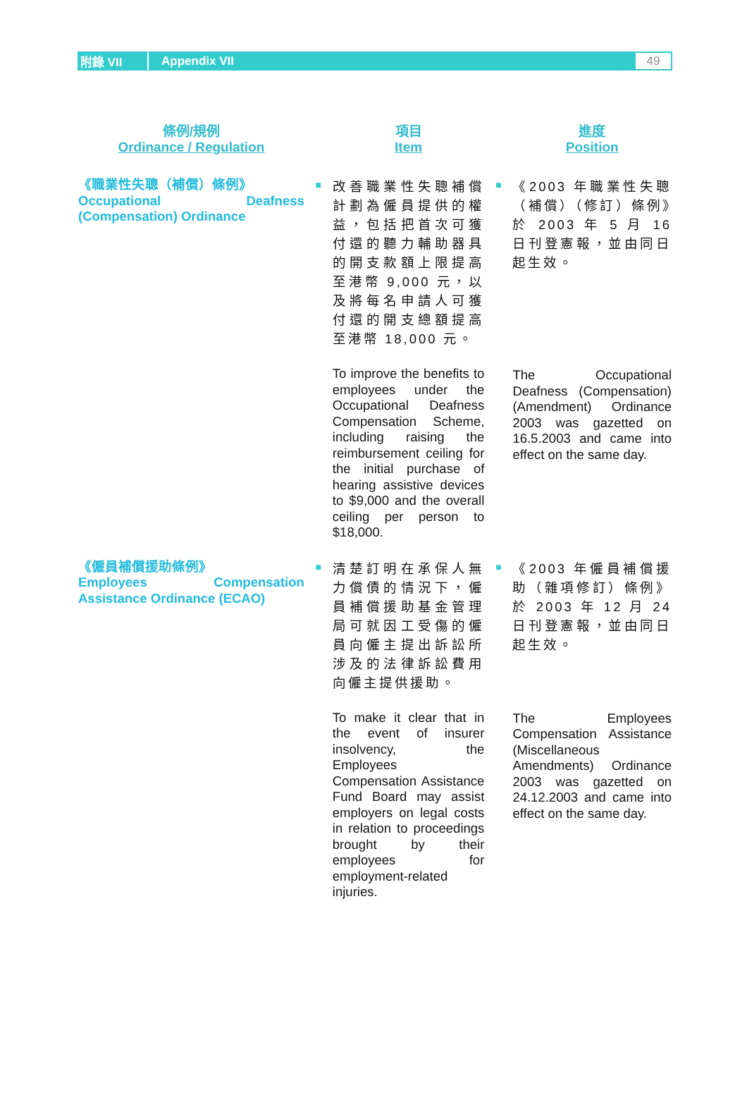附錄 VII Appendix VII 49
| 條例/規例 Ordinance / Regulation | | 項目 Item | | 進度 Position |
| --- | --- | --- | --- | --- |
| 《職業性失聰（補償）條例》 Occupational Deafness (Compensation) Ordinance | ■ | 改善職業性失聰補償計劃為僱員提供的權益，包括把首次可獲付還的聽力輔助器具的開支款額上限提高至港幣 9,000 元，以及將每名申請人可獲付還的開支總額提高至港幣 18,000 元。 To improve the benefits to employees under the Occupational Deafness Compensation Scheme, including raising the reimbursement ceiling for the initial purchase of hearing assistive devices to $9,000 and the overall ceiling per person to $18,000. | ■ | 《2003 年職業性失聰（補償）（修訂）條例》於 2003 年 5 月 16 日刊登憲報，並由同日起生效。 The Occupational Deafness (Compensation) (Amendment) Ordinance 2003 was gazetted on 16.5.2003 and came into effect on the same day. |
| 《僱員補償援助條例》 Employees Compensation Assistance Ordinance (ECAO) | ■ | 清楚訂明在承保人無力償債的情況下，僱員補償援助基金管理局可就因工受傷的僱員向僱主提出訴訟所涉及的法律訴訟費用向僱主提供援助。 To make it clear that in the event of insurer insolvency, the Employees Compensation Assistance Fund Board may assist employers on legal costs in relation to proceedings brought by their employees for employment-related injuries. | ■ | 《2003 年僱員補償援助（雜項修訂）條例》於 2003 年 12 月 24 日刊登憲報，並由同日起生效。 The Employees Compensation Assistance (Miscellaneous Amendments) Ordinance 2003 was gazetted on 24.12.2003 and came into effect on the same day. |